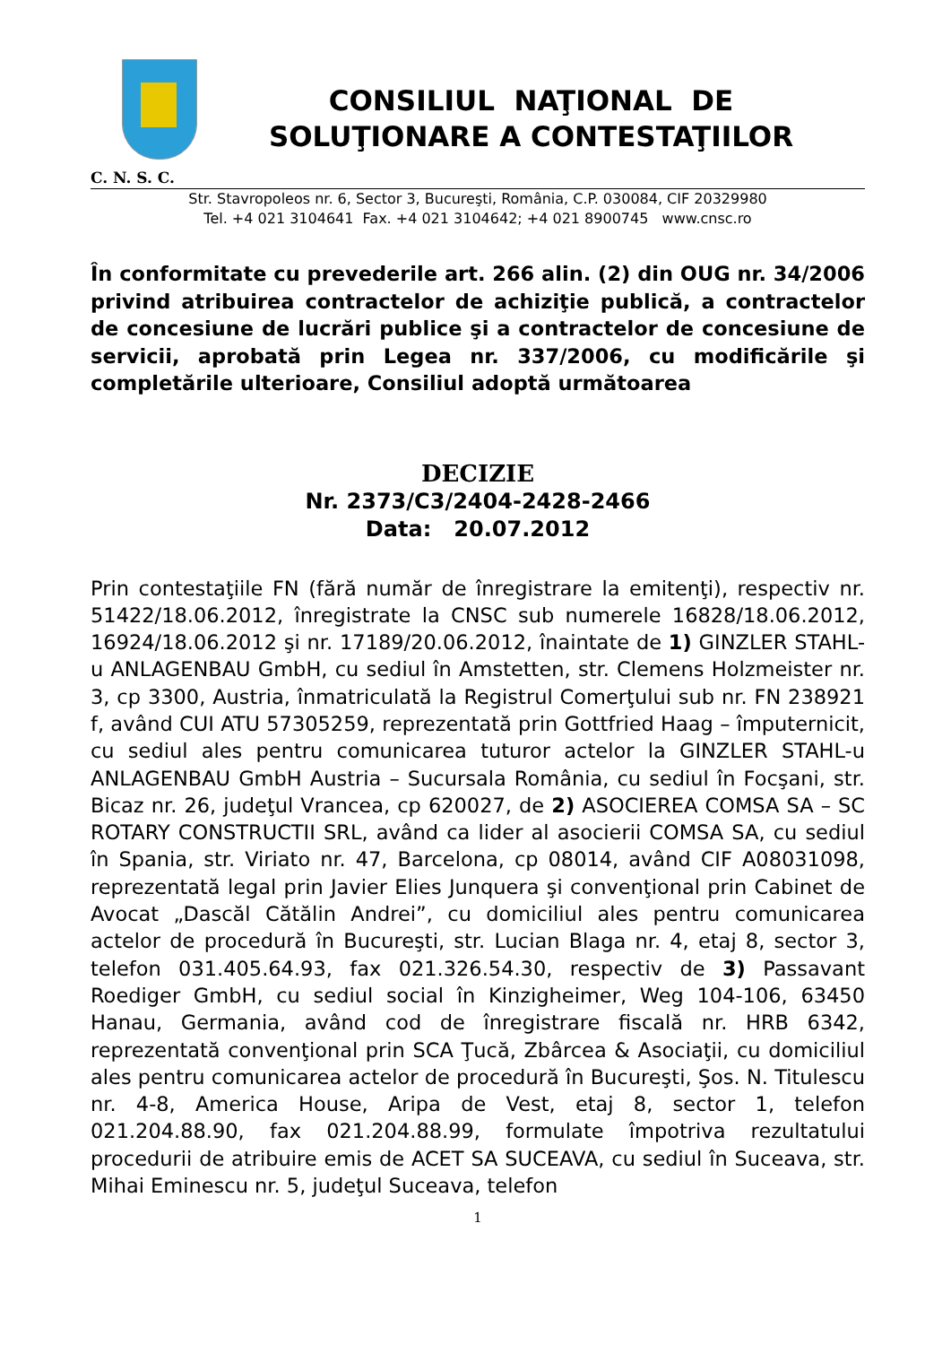CONSILIUL NAŢIONAL DE
SOLUŢIONARE A CONTESTAŢIILOR
C. N. S. C.
Str. Stavropoleos nr. 6, Sector 3, Bucureşti, România, C.P. 030084, CIF 20329980
Tel. +4 021 3104641 Fax. +4 021 3104642; +4 021 8900745 www.cnsc.ro
În conformitate cu prevederile art. 266 alin. (2) din OUG nr. 34/2006 privind atribuirea contractelor de achiziţie publică, a contractelor de concesiune de lucrări publice şi a contractelor de concesiune de servicii, aprobată prin Legea nr. 337/2006, cu modificările şi completările ulterioare, Consiliul adoptă următoarea
DECIZIE
Nr. 2373/C3/2404-2428-2466
Data: 20.07.2012
Prin contestaţiile FN (fără număr de înregistrare la emitenţi), respectiv nr. 51422/18.06.2012, înregistrate la CNSC sub numerele 16828/18.06.2012, 16924/18.06.2012 şi nr. 17189/20.06.2012, înaintate de 1) GINZLER STAHL-u ANLAGENBAU GmbH, cu sediul în Amstetten, str. Clemens Holzmeister nr. 3, cp 3300, Austria, înmatriculată la Registrul Comerţului sub nr. FN 238921 f, având CUI ATU 57305259, reprezentată prin Gottfried Haag – împuternicit, cu sediul ales pentru comunicarea tuturor actelor la GINZLER STAHL-u ANLAGENBAU GmbH Austria – Sucursala România, cu sediul în Focşani, str. Bicaz nr. 26, judeţul Vrancea, cp 620027, de 2) ASOCIEREA COMSA SA – SC ROTARY CONSTRUCTII SRL, având ca lider al asocierii COMSA SA, cu sediul în Spania, str. Viriato nr. 47, Barcelona, cp 08014, având CIF A08031098, reprezentată legal prin Javier Elies Junquera şi convenţional prin Cabinet de Avocat „Dascăl Cătălin Andrei”, cu domiciliul ales pentru comunicarea actelor de procedură în Bucureşti, str. Lucian Blaga nr. 4, etaj 8, sector 3, telefon 031.405.64.93, fax 021.326.54.30, respectiv de 3) Passavant Roediger GmbH, cu sediul social în Kinzigheimer, Weg 104-106, 63450 Hanau, Germania, având cod de înregistrare fiscală nr. HRB 6342, reprezentată convenţional prin SCA Ţucă, Zbârcea & Asociaţii, cu domiciliul ales pentru comunicarea actelor de procedură în Bucureşti, Şos. N. Titulescu nr. 4-8, America House, Aripa de Vest, etaj 8, sector 1, telefon 021.204.88.90, fax 021.204.88.99, formulate împotriva rezultatului procedurii de atribuire emis de ACET SA SUCEAVA, cu sediul în Suceava, str. Mihai Eminescu nr. 5, judeţul Suceava, telefon
1